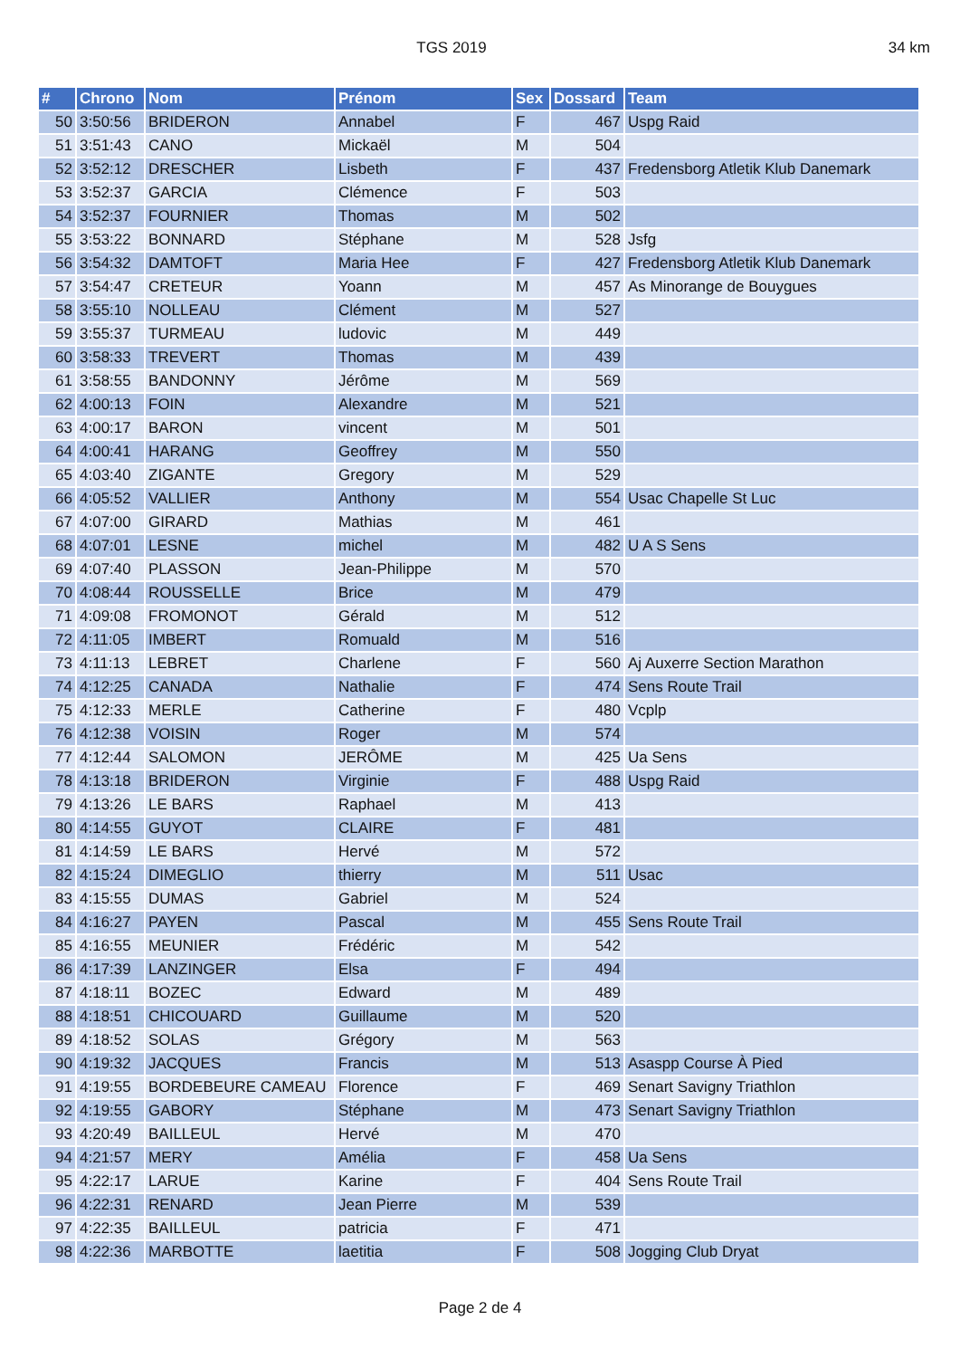TGS 2019 34 km
| # | Chrono | Nom | Prénom | Sex | Dossard | Team |
| --- | --- | --- | --- | --- | --- | --- |
| 50 | 3:50:56 | BRIDERON | Annabel | F | 467 | Uspg Raid |
| 51 | 3:51:43 | CANO | Mickaël | M | 504 | |
| 52 | 3:52:12 | DRESCHER | Lisbeth | F | 437 | Fredensborg Atletik Klub Danemark |
| 53 | 3:52:37 | GARCIA | Clémence | F | 503 | |
| 54 | 3:52:37 | FOURNIER | Thomas | M | 502 | |
| 55 | 3:53:22 | BONNARD | Stéphane | M | 528 | Jsfg |
| 56 | 3:54:32 | DAMTOFT | Maria Hee | F | 427 | Fredensborg Atletik Klub Danemark |
| 57 | 3:54:47 | CRETEUR | Yoann | M | 457 | As Minorange de Bouygues |
| 58 | 3:55:10 | NOLLEAU | Clément | M | 527 | |
| 59 | 3:55:37 | TURMEAU | ludovic | M | 449 | |
| 60 | 3:58:33 | TREVERT | Thomas | M | 439 | |
| 61 | 3:58:55 | BANDONNY | Jérôme | M | 569 | |
| 62 | 4:00:13 | FOIN | Alexandre | M | 521 | |
| 63 | 4:00:17 | BARON | vincent | M | 501 | |
| 64 | 4:00:41 | HARANG | Geoffrey | M | 550 | |
| 65 | 4:03:40 | ZIGANTE | Gregory | M | 529 | |
| 66 | 4:05:52 | VALLIER | Anthony | M | 554 | Usac Chapelle St Luc |
| 67 | 4:07:00 | GIRARD | Mathias | M | 461 | |
| 68 | 4:07:01 | LESNE | michel | M | 482 | U A S Sens |
| 69 | 4:07:40 | PLASSON | Jean-Philippe | M | 570 | |
| 70 | 4:08:44 | ROUSSELLE | Brice | M | 479 | |
| 71 | 4:09:08 | FROMONOT | Gérald | M | 512 | |
| 72 | 4:11:05 | IMBERT | Romuald | M | 516 | |
| 73 | 4:11:13 | LEBRET | Charlene | F | 560 | Aj Auxerre Section Marathon |
| 74 | 4:12:25 | CANADA | Nathalie | F | 474 | Sens Route Trail |
| 75 | 4:12:33 | MERLE | Catherine | F | 480 | Vcplp |
| 76 | 4:12:38 | VOISIN | Roger | M | 574 | |
| 77 | 4:12:44 | SALOMON | JERÔME | M | 425 | Ua Sens |
| 78 | 4:13:18 | BRIDERON | Virginie | F | 488 | Uspg Raid |
| 79 | 4:13:26 | LE BARS | Raphael | M | 413 | |
| 80 | 4:14:55 | GUYOT | CLAIRE | F | 481 | |
| 81 | 4:14:59 | LE BARS | Hervé | M | 572 | |
| 82 | 4:15:24 | DIMEGLIO | thierry | M | 511 | Usac |
| 83 | 4:15:55 | DUMAS | Gabriel | M | 524 | |
| 84 | 4:16:27 | PAYEN | Pascal | M | 455 | Sens Route Trail |
| 85 | 4:16:55 | MEUNIER | Frédéric | M | 542 | |
| 86 | 4:17:39 | LANZINGER | Elsa | F | 494 | |
| 87 | 4:18:11 | BOZEC | Edward | M | 489 | |
| 88 | 4:18:51 | CHICOUARD | Guillaume | M | 520 | |
| 89 | 4:18:52 | SOLAS | Grégory | M | 563 | |
| 90 | 4:19:32 | JACQUES | Francis | M | 513 | Asaspp Course À Pied |
| 91 | 4:19:55 | BORDEBEURE CAMEAU | Florence | F | 469 | Senart Savigny Triathlon |
| 92 | 4:19:55 | GABORY | Stéphane | M | 473 | Senart Savigny Triathlon |
| 93 | 4:20:49 | BAILLEUL | Hervé | M | 470 | |
| 94 | 4:21:57 | MERY | Amélia | F | 458 | Ua Sens |
| 95 | 4:22:17 | LARUE | Karine | F | 404 | Sens Route Trail |
| 96 | 4:22:31 | RENARD | Jean Pierre | M | 539 | |
| 97 | 4:22:35 | BAILLEUL | patricia | F | 471 | |
| 98 | 4:22:36 | MARBOTTE | laetitia | F | 508 | Jogging Club Dryat |
Page 2 de 4